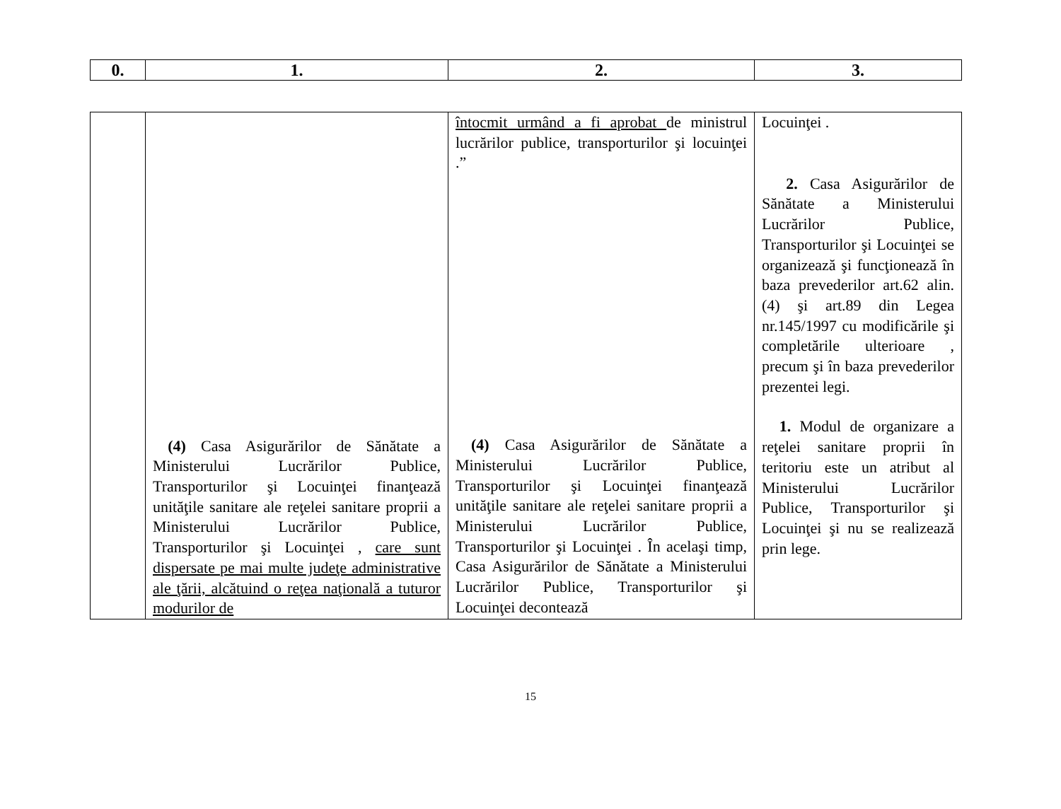| 0. | 1. | 2. | 3. |
| --- | --- | --- | --- |
| | (4) Casa Asigurărilor de Sănătate a Ministerului Lucrărilor Publice, Transporturilor şi Locuinţei finanţează unităţile sanitare ale reţelei sanitare proprii a Ministerului Lucrărilor Publice, Transporturilor şi Locuinţei , care sunt dispersate pe mai multe judeţe administrative ale ţării, alcătuind o reţea naţională a tuturor modurilor de | întocmit urmând a fi aprobat de ministrul lucrărilor publice, transporturilor şi locuinţei .” (4) Casa Asigurărilor de Sănătate a Ministerului Lucrărilor Publice, Transporturilor şi Locuinţei finanţează unităţile sanitare ale reţelei sanitare proprii a Ministerului Lucrărilor Publice, Transporturilor şi Locuinţei . În acelaşi timp, Casa Asigurărilor de Sănătate a Ministerului Lucrărilor Publice, Transporturilor şi Locuinţei decontează | Locuinţei . 2. Casa Asigurărilor de Sănătate a Ministerului Lucrărilor Publice, Transporturilor şi Locuinţei se organizează şi funcţionează în baza prevederilor art.62 alin.(4) şi art.89 din Legea nr.145/1997 cu modificările şi completările ulterioare , precum şi în baza prevederilor prezentei legi. 1. Modul de organizare a reţelei sanitare proprii în teritoriu este un atribut al Ministerului Lucrărilor Publice, Transporturilor şi Locuinţei şi nu se realizează prin lege. |
15